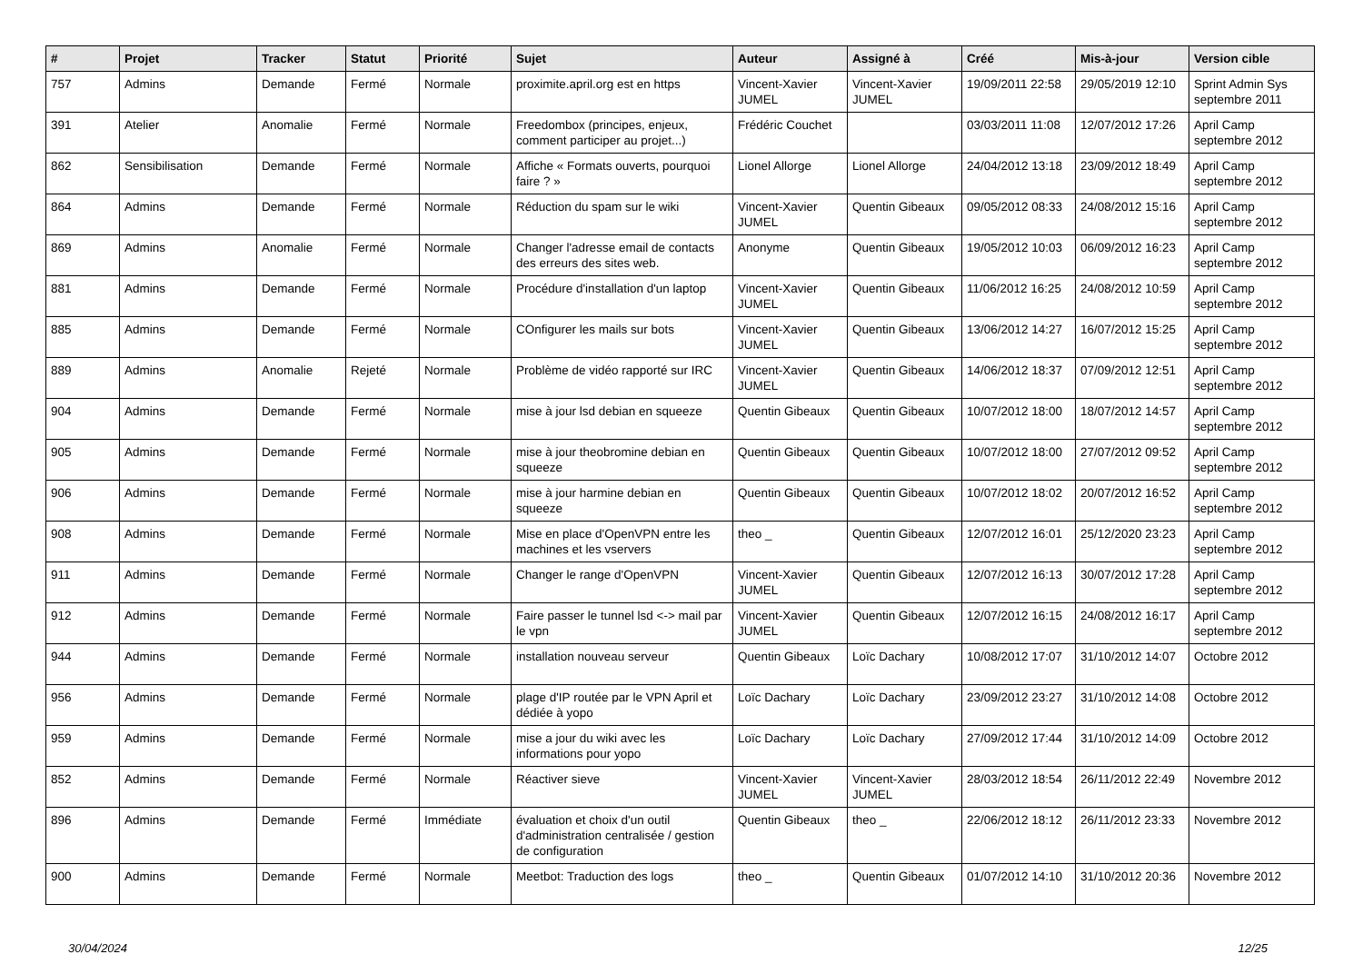| # | Projet | Tracker | Statut | Priorité | Sujet | Auteur | Assigné à | Créé | Mis-à-jour | Version cible |
| --- | --- | --- | --- | --- | --- | --- | --- | --- | --- | --- |
| 757 | Admins | Demande | Fermé | Normale | proximite.april.org est en https | Vincent-Xavier JUMEL | Vincent-Xavier JUMEL | 19/09/2011 22:58 | 29/05/2019 12:10 | Sprint Admin Sys septembre 2011 |
| 391 | Atelier | Anomalie | Fermé | Normale | Freedombox (principes, enjeux, comment participer au projet...) | Frédéric Couchet | | 03/03/2011 11:08 | 12/07/2012 17:26 | April Camp septembre 2012 |
| 862 | Sensibilisation | Demande | Fermé | Normale | Affiche « Formats ouverts, pourquoi faire ? » | Lionel Allorge | Lionel Allorge | 24/04/2012 13:18 | 23/09/2012 18:49 | April Camp septembre 2012 |
| 864 | Admins | Demande | Fermé | Normale | Réduction du spam sur le wiki | Vincent-Xavier JUMEL | Quentin Gibeaux | 09/05/2012 08:33 | 24/08/2012 15:16 | April Camp septembre 2012 |
| 869 | Admins | Anomalie | Fermé | Normale | Changer l'adresse email de contacts des erreurs des sites web. | Anonyme | Quentin Gibeaux | 19/05/2012 10:03 | 06/09/2012 16:23 | April Camp septembre 2012 |
| 881 | Admins | Demande | Fermé | Normale | Procédure d'installation d'un laptop | Vincent-Xavier JUMEL | Quentin Gibeaux | 11/06/2012 16:25 | 24/08/2012 10:59 | April Camp septembre 2012 |
| 885 | Admins | Demande | Fermé | Normale | COnfigurer les mails sur bots | Vincent-Xavier JUMEL | Quentin Gibeaux | 13/06/2012 14:27 | 16/07/2012 15:25 | April Camp septembre 2012 |
| 889 | Admins | Anomalie | Rejeté | Normale | Problème de vidéo rapporté sur IRC | Vincent-Xavier JUMEL | Quentin Gibeaux | 14/06/2012 18:37 | 07/09/2012 12:51 | April Camp septembre 2012 |
| 904 | Admins | Demande | Fermé | Normale | mise à jour lsd debian en squeeze | Quentin Gibeaux | Quentin Gibeaux | 10/07/2012 18:00 | 18/07/2012 14:57 | April Camp septembre 2012 |
| 905 | Admins | Demande | Fermé | Normale | mise à jour theobromine debian en squeeze | Quentin Gibeaux | Quentin Gibeaux | 10/07/2012 18:00 | 27/07/2012 09:52 | April Camp septembre 2012 |
| 906 | Admins | Demande | Fermé | Normale | mise à jour harmine debian en squeeze | Quentin Gibeaux | Quentin Gibeaux | 10/07/2012 18:02 | 20/07/2012 16:52 | April Camp septembre 2012 |
| 908 | Admins | Demande | Fermé | Normale | Mise en place d'OpenVPN entre les machines et les vservers | theo _ | Quentin Gibeaux | 12/07/2012 16:01 | 25/12/2020 23:23 | April Camp septembre 2012 |
| 911 | Admins | Demande | Fermé | Normale | Changer le range d'OpenVPN | Vincent-Xavier JUMEL | Quentin Gibeaux | 12/07/2012 16:13 | 30/07/2012 17:28 | April Camp septembre 2012 |
| 912 | Admins | Demande | Fermé | Normale | Faire passer le tunnel lsd <-> mail par le vpn | Vincent-Xavier JUMEL | Quentin Gibeaux | 12/07/2012 16:15 | 24/08/2012 16:17 | April Camp septembre 2012 |
| 944 | Admins | Demande | Fermé | Normale | installation nouveau serveur | Quentin Gibeaux | Loïc Dachary | 10/08/2012 17:07 | 31/10/2012 14:07 | Octobre 2012 |
| 956 | Admins | Demande | Fermé | Normale | plage d'IP routée par le VPN April et dédiée à yopo | Loïc Dachary | Loïc Dachary | 23/09/2012 23:27 | 31/10/2012 14:08 | Octobre 2012 |
| 959 | Admins | Demande | Fermé | Normale | mise a jour du wiki avec les informations pour yopo | Loïc Dachary | Loïc Dachary | 27/09/2012 17:44 | 31/10/2012 14:09 | Octobre 2012 |
| 852 | Admins | Demande | Fermé | Normale | Réactiver sieve | Vincent-Xavier JUMEL | Vincent-Xavier JUMEL | 28/03/2012 18:54 | 26/11/2012 22:49 | Novembre 2012 |
| 896 | Admins | Demande | Fermé | Immédiate | évaluation et choix d'un outil d'administration centralisée / gestion de configuration | Quentin Gibeaux | theo _ | 22/06/2012 18:12 | 26/11/2012 23:33 | Novembre 2012 |
| 900 | Admins | Demande | Fermé | Normale | Meetbot: Traduction des logs | theo _ | Quentin Gibeaux | 01/07/2012 14:10 | 31/10/2012 20:36 | Novembre 2012 |
30/04/2024 12/25